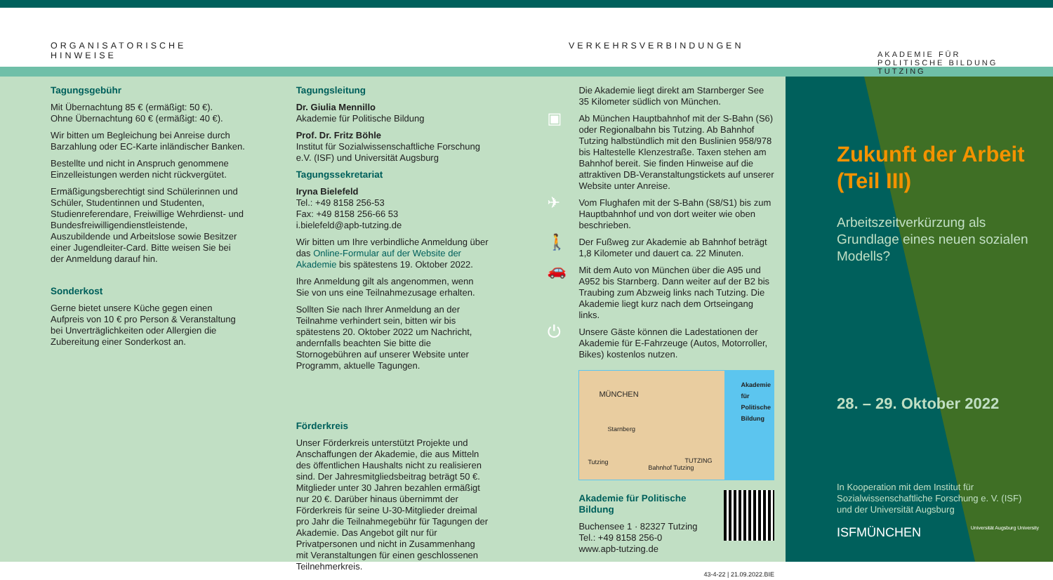ORGANISATORISCHE
HINWEISE
VERKEHRSVERBINDUNGEN
AKADEMIE FÜR
POLITISCHE BILDUNG
TUTZING
Tagungsgebühr
Mit Übernachtung 85 € (ermäßigt: 50 €).
Ohne Übernachtung 60 € (ermäßigt: 40 €).
Wir bitten um Begleichung bei Anreise durch Barzahlung oder EC-Karte inländischer Banken.
Bestellte und nicht in Anspruch genommene Einzelleistungen werden nicht rückvergütet.
Ermäßigungsberechtigt sind Schülerinnen und Schüler, Studentinnen und Studenten, Studienreferendare, Freiwillige Wehrdienst- und Bundesfreiwilligendienstleistende, Auszubildende und Arbeitslose sowie Besitzer einer Jugendleiter-Card. Bitte weisen Sie bei der Anmeldung darauf hin.
Sonderkost
Gerne bietet unsere Küche gegen einen Aufpreis von 10 € pro Person & Veranstaltung bei Unverträglichkeiten oder Allergien die Zubereitung einer Sonderkost an.
Tagungsleitung
Dr. Giulia Mennillo
Akademie für Politische Bildung
Prof. Dr. Fritz Böhle
Institut für Sozialwissenschaftliche Forschung e.V. (ISF) und Universität Augsburg
Tagungssekretariat
Iryna Bielefeld
Tel.: +49 8158 256-53
Fax: +49 8158 256-66 53
i.bielefeld@apb-tutzing.de
Wir bitten um Ihre verbindliche Anmeldung über das Online-Formular auf der Website der Akademie bis spätestens 19. Oktober 2022.
Ihre Anmeldung gilt als angenommen, wenn Sie von uns eine Teilnahmezusage erhalten.
Sollten Sie nach Ihrer Anmeldung an der Teilnahme verhindert sein, bitten wir bis spätestens 20. Oktober 2022 um Nachricht, andernfalls beachten Sie bitte die Stornogebühren auf unserer Website unter Programm, aktuelle Tagungen.
Förderkreis
Unser Förderkreis unterstützt Projekte und Anschaffungen der Akademie, die aus Mitteln des öffentlichen Haushalts nicht zu realisieren sind. Der Jahresmitgliedsbeitrag beträgt 50 €. Mitglieder unter 30 Jahren bezahlen ermäßigt nur 20 €. Darüber hinaus übernimmt der Förderkreis für seine U-30-Mitglieder dreimal pro Jahr die Teilnahmegebühr für Tagungen der Akademie. Das Angebot gilt nur für Privatpersonen und nicht in Zusammenhang mit Veranstaltungen für einen geschlossenen Teilnehmerkreis.
Die Akademie liegt direkt am Starnberger See 35 Kilometer südlich von München.
▣ Ab München Hauptbahnhof mit der S-Bahn (S6) oder Regionalbahn bis Tutzing. Ab Bahnhof Tutzing halbstündlich mit den Buslinien 958/978 bis Haltestelle Klenzestraße. Taxen stehen am Bahnhof bereit. Sie finden Hinweise auf die attraktiven DB-Veranstaltungstickets auf unserer Website unter Anreise.
✈ Vom Flughafen mit der S-Bahn (S8/S1) bis zum Hauptbahnhof und von dort weiter wie oben beschrieben.
🚶 Der Fußweg zur Akademie ab Bahnhof beträgt 1,8 Kilometer und dauert ca. 22 Minuten.
🚗 Mit dem Auto von München über die A95 und A952 bis Starnberg. Dann weiter auf der B2 bis Traubing zum Abzweig links nach Tutzing. Die Akademie liegt kurz nach dem Ortseingang links.
⏻ Unsere Gäste können die Ladestationen der Akademie für E-Fahrzeuge (Autos, Motorroller, Bikes) kostenlos nutzen.
MÜNCHEN
Starnberg
Tutzing TUTZING
Bahnhof Tutzing
Akademie für Politische Bildung
Akademie für Politische Bildung
Buchensee 1 · 82327 Tutzing
Tel.: +49 8158 256-0
www.apb-tutzing.de
43-4-22 | 21.09.2022.BIE
Zukunft der Arbeit (Teil III)
Arbeitszeitverkürzung als Grundlage eines neuen sozialen Modells?
28. – 29. Oktober 2022
In Kooperation mit dem Institut für Sozialwissenschaftliche Forschung e. V. (ISF) und der Universität Augsburg
ISFMÜNCHEN Universität Augsburg University